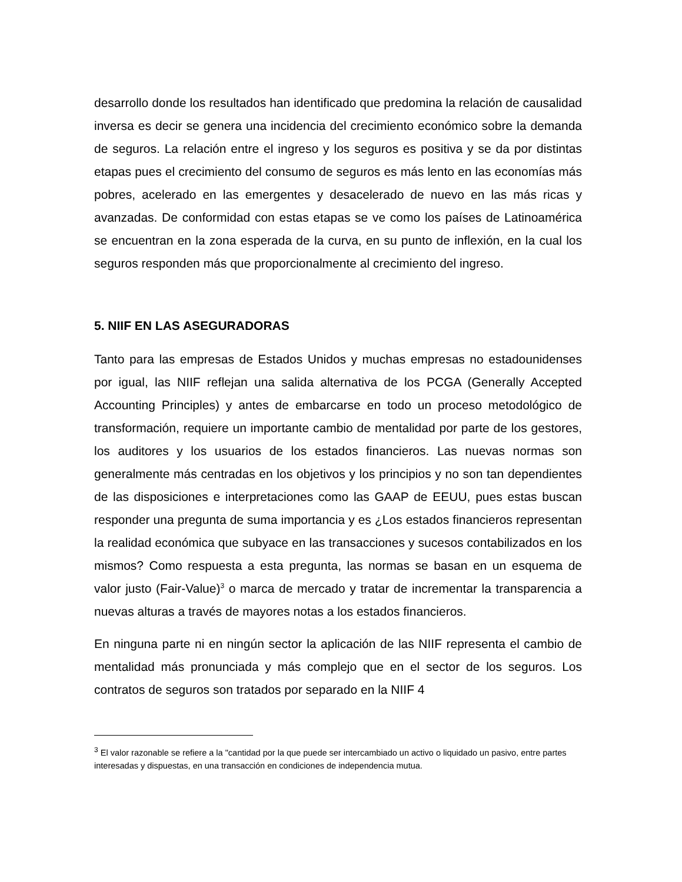desarrollo donde los resultados han identificado que predomina la relación de causalidad inversa es decir se genera una incidencia del crecimiento económico sobre la demanda de seguros. La relación entre el ingreso y los seguros es positiva y se da por distintas etapas pues el crecimiento del consumo de seguros es más lento en las economías más pobres, acelerado en las emergentes y desacelerado de nuevo en las más ricas y avanzadas. De conformidad con estas etapas se ve como los países de Latinoamérica se encuentran en la zona esperada de la curva, en su punto de inflexión, en la cual los seguros responden más que proporcionalmente al crecimiento del ingreso.
5. NIIF EN LAS ASEGURADORAS
Tanto para las empresas de Estados Unidos y muchas empresas no estadounidenses por igual, las NIIF reflejan una salida alternativa de los PCGA (Generally Accepted Accounting Principles) y antes de embarcarse en todo un proceso metodológico de transformación, requiere un importante cambio de mentalidad por parte de los gestores, los auditores y los usuarios de los estados financieros. Las nuevas normas son generalmente más centradas en los objetivos y los principios y no son tan dependientes de las disposiciones e interpretaciones como las GAAP de EEUU, pues estas buscan responder una pregunta de suma importancia y es ¿Los estados financieros representan la realidad económica que subyace en las transacciones y sucesos contabilizados en los mismos? Como respuesta a esta pregunta, las normas se basan en un esquema de valor justo (Fair-Value)<sup>3</sup> o marca de mercado y tratar de incrementar la transparencia a nuevas alturas a través de mayores notas a los estados financieros.
En ninguna parte ni en ningún sector la aplicación de las NIIF representa el cambio de mentalidad más pronunciada y más complejo que en el sector de los seguros. Los contratos de seguros son tratados por separado en la NIIF 4
<sup>3</sup> El valor razonable se refiere a la "cantidad por la que puede ser intercambiado un activo o liquidado un pasivo, entre partes interesadas y dispuestas, en una transacción en condiciones de independencia mutua.